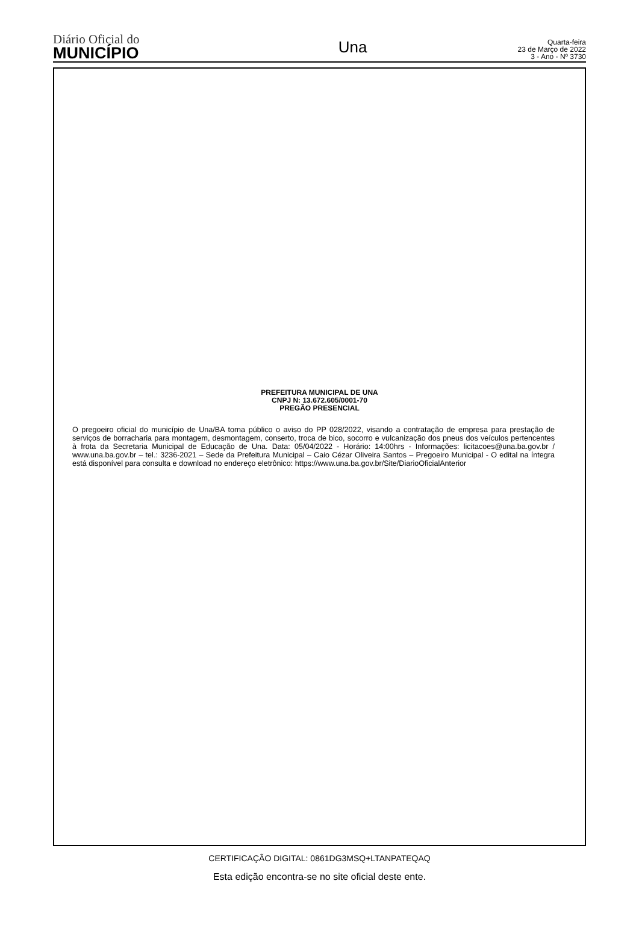Diário Oficial do
MUNICÍPIO
Una
Quarta-feira
23 de Março de 2022
3 - Ano - Nº 3730
PREFEITURA MUNICIPAL DE UNA
CNPJ N: 13.672.605/0001-70
PREGÃO PRESENCIAL
O pregoeiro oficial do município de Una/BA torna público o aviso do PP 028/2022, visando a contratação de empresa para prestação de serviços de borracharia para montagem, desmontagem, conserto, troca de bico, socorro e vulcanização dos pneus dos veículos pertencentes à frota da Secretaria Municipal de Educação de Una. Data: 05/04/2022 - Horário: 14:00hrs - Informações: licitacoes@una.ba.gov.br / www.una.ba.gov.br – tel.: 3236-2021 – Sede da Prefeitura Municipal – Caio Cézar Oliveira Santos – Pregoeiro Municipal - O edital na íntegra está disponível para consulta e download no endereço eletrônico: https://www.una.ba.gov.br/Site/DiarioOficialAnterior
CERTIFICAÇÃO DIGITAL: 0861DG3MSQ+LTANPATEQAQ
Esta edição encontra-se no site oficial deste ente.